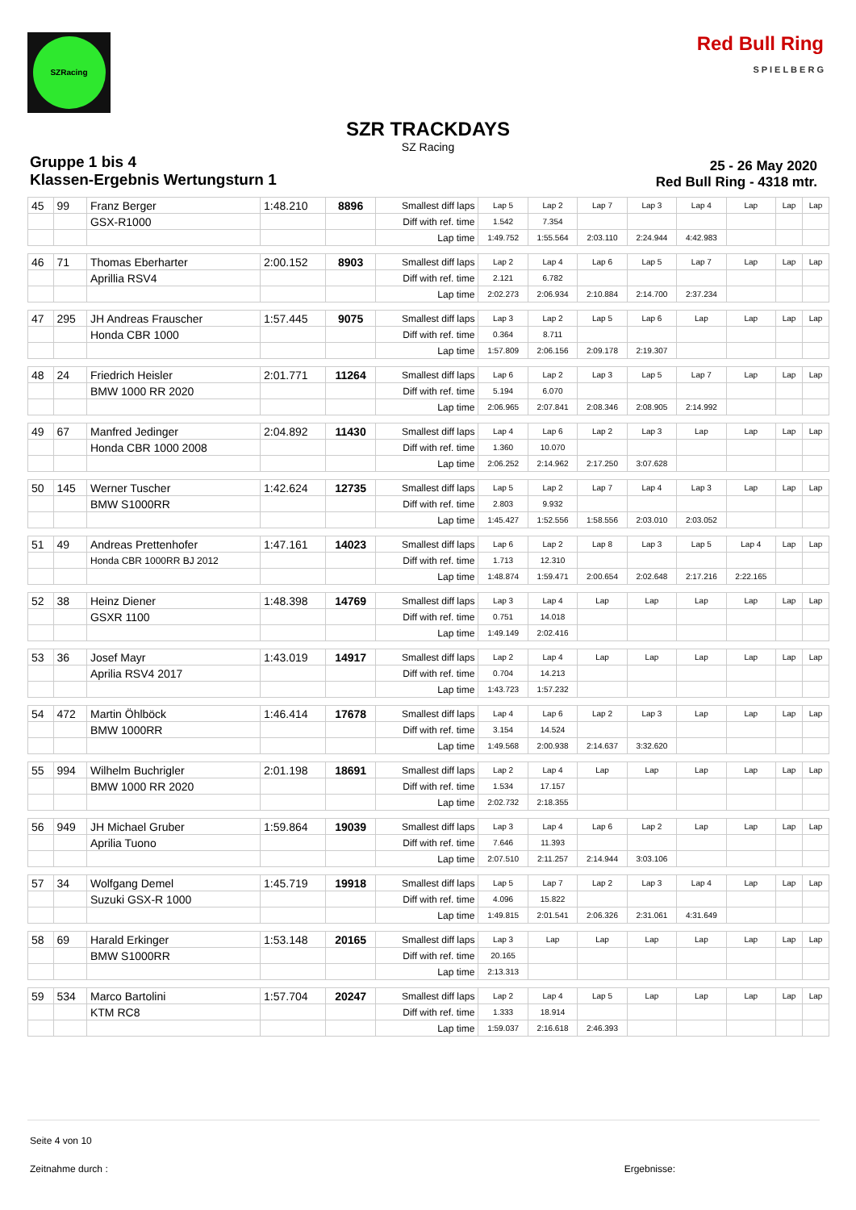SZRacing
Red Bull Ring
S P I E L B E R G
SZR TRACKDAYS
SZ Racing
Gruppe 1 bis 4
Klassen-Ergebnis Wertungsturn 1
25 - 26 May 2020
Red Bull Ring - 4318 mtr.
| 45 | 99 | Franz Berger | 1:48.210 | 8896 | Smallest diff laps | Lap 5 | Lap 2 | Lap 7 | Lap 3 | Lap 4 | Lap | Lap | Lap |
| | | GSX-R1000 | | | Diff with ref. time | 1.542 | 7.354 | | | | | | |
| | | | | | Lap time | 1:49.752 | 1:55.564 | 2:03.110 | 2:24.944 | 4:42.983 | | | |
| 46 | 71 | Thomas Eberharter | 2:00.152 | 8903 | Smallest diff laps | Lap 2 | Lap 4 | Lap 6 | Lap 5 | Lap 7 | Lap | Lap | Lap |
| | | Aprillia RSV4 | | | Diff with ref. time | 2.121 | 6.782 | | | | | | |
| | | | | | Lap time | 2:02.273 | 2:06.934 | 2:10.884 | 2:14.700 | 2:37.234 | | | |
| 47 | 295 | JH Andreas Frauscher | 1:57.445 | 9075 | Smallest diff laps | Lap 3 | Lap 2 | Lap 5 | Lap 6 | Lap | Lap | Lap | Lap |
| | | Honda CBR 1000 | | | Diff with ref. time | 0.364 | 8.711 | | | | | | |
| | | | | | Lap time | 1:57.809 | 2:06.156 | 2:09.178 | 2:19.307 | | | | |
| 48 | 24 | Friedrich Heisler | 2:01.771 | 11264 | Smallest diff laps | Lap 6 | Lap 2 | Lap 3 | Lap 5 | Lap 7 | Lap | Lap | Lap |
| | | BMW 1000 RR 2020 | | | Diff with ref. time | 5.194 | 6.070 | | | | | | |
| | | | | | Lap time | 2:06.965 | 2:07.841 | 2:08.346 | 2:08.905 | 2:14.992 | | | |
| 49 | 67 | Manfred Jedinger | 2:04.892 | 11430 | Smallest diff laps | Lap 4 | Lap 6 | Lap 2 | Lap 3 | Lap | Lap | Lap | Lap |
| | | Honda CBR 1000 2008 | | | Diff with ref. time | 1.360 | 10.070 | | | | | | |
| | | | | | Lap time | 2:06.252 | 2:14.962 | 2:17.250 | 3:07.628 | | | | |
| 50 | 145 | Werner Tuscher | 1:42.624 | 12735 | Smallest diff laps | Lap 5 | Lap 2 | Lap 7 | Lap 4 | Lap 3 | Lap | Lap | Lap |
| | | BMW S1000RR | | | Diff with ref. time | 2.803 | 9.932 | | | | | | |
| | | | | | Lap time | 1:45.427 | 1:52.556 | 1:58.556 | 2:03.010 | 2:03.052 | | | |
| 51 | 49 | Andreas Prettenhofer | 1:47.161 | 14023 | Smallest diff laps | Lap 6 | Lap 2 | Lap 8 | Lap 3 | Lap 5 | Lap 4 | Lap | Lap |
| | | Honda CBR 1000RR BJ 2012 | | | Diff with ref. time | 1.713 | 12.310 | | | | | | |
| | | | | | Lap time | 1:48.874 | 1:59.471 | 2:00.654 | 2:02.648 | 2:17.216 | 2:22.165 | | |
| 52 | 38 | Heinz Diener | 1:48.398 | 14769 | Smallest diff laps | Lap 3 | Lap 4 | Lap | Lap | Lap | Lap | Lap | Lap |
| | | GSXR 1100 | | | Diff with ref. time | 0.751 | 14.018 | | | | | | |
| | | | | | Lap time | 1:49.149 | 2:02.416 | | | | | | |
| 53 | 36 | Josef Mayr | 1:43.019 | 14917 | Smallest diff laps | Lap 2 | Lap 4 | Lap | Lap | Lap | Lap | Lap | Lap |
| | | Aprilia RSV4 2017 | | | Diff with ref. time | 0.704 | 14.213 | | | | | | |
| | | | | | Lap time | 1:43.723 | 1:57.232 | | | | | | |
| 54 | 472 | Martin Öhlböck | 1:46.414 | 17678 | Smallest diff laps | Lap 4 | Lap 6 | Lap 2 | Lap 3 | Lap | Lap | Lap | Lap |
| | | BMW 1000RR | | | Diff with ref. time | 3.154 | 14.524 | | | | | | |
| | | | | | Lap time | 1:49.568 | 2:00.938 | 2:14.637 | 3:32.620 | | | | |
| 55 | 994 | Wilhelm Buchrigler | 2:01.198 | 18691 | Smallest diff laps | Lap 2 | Lap 4 | Lap | Lap | Lap | Lap | Lap | Lap |
| | | BMW 1000 RR 2020 | | | Diff with ref. time | 1.534 | 17.157 | | | | | | |
| | | | | | Lap time | 2:02.732 | 2:18.355 | | | | | | |
| 56 | 949 | JH Michael Gruber | 1:59.864 | 19039 | Smallest diff laps | Lap 3 | Lap 4 | Lap 6 | Lap 2 | Lap | Lap | Lap | Lap |
| | | Aprilia Tuono | | | Diff with ref. time | 7.646 | 11.393 | | | | | | |
| | | | | | Lap time | 2:07.510 | 2:11.257 | 2:14.944 | 3:03.106 | | | | |
| 57 | 34 | Wolfgang Demel | 1:45.719 | 19918 | Smallest diff laps | Lap 5 | Lap 7 | Lap 2 | Lap 3 | Lap 4 | Lap | Lap | Lap |
| | | Suzuki GSX-R 1000 | | | Diff with ref. time | 4.096 | 15.822 | | | | | | |
| | | | | | Lap time | 1:49.815 | 2:01.541 | 2:06.326 | 2:31.061 | 4:31.649 | | | |
| 58 | 69 | Harald Erkinger | 1:53.148 | 20165 | Smallest diff laps | Lap 3 | Lap | Lap | Lap | Lap | Lap | Lap | Lap |
| | | BMW S1000RR | | | Diff with ref. time | 20.165 | | | | | | | |
| | | | | | Lap time | 2:13.313 | | | | | | | |
| 59 | 534 | Marco Bartolini | 1:57.704 | 20247 | Smallest diff laps | Lap 2 | Lap 4 | Lap 5 | Lap | Lap | Lap | Lap | Lap |
| | | KTM RC8 | | | Diff with ref. time | 1.333 | 18.914 | | | | | | |
| | | | | | Lap time | 1:59.037 | 2:16.618 | 2:46.393 | | | | | |
Seite 4 von 10
Zeitnahme durch : Ergebnisse: